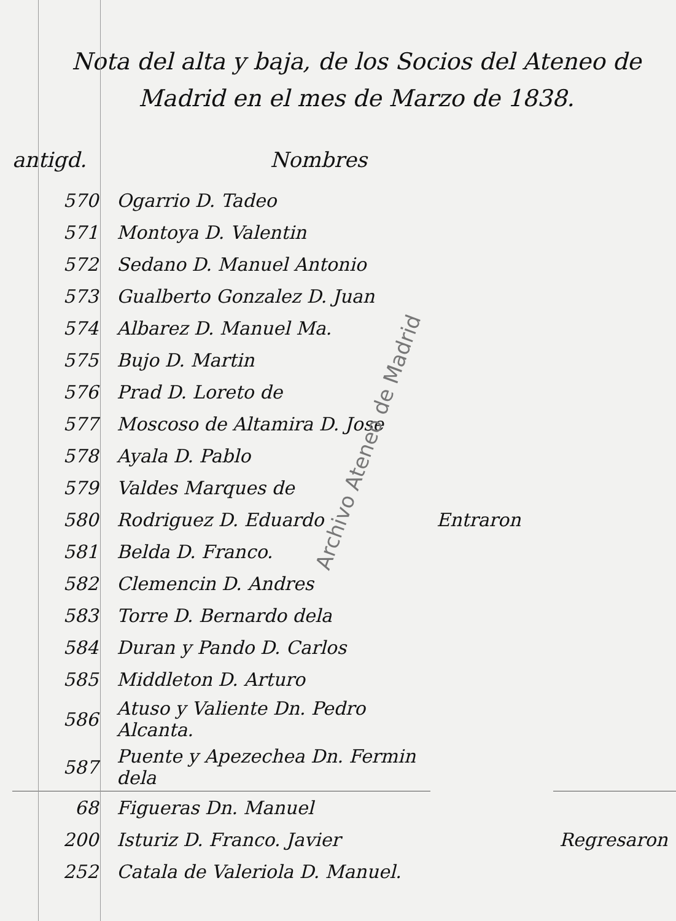Nota del alta y baja, de los Socios del Ateneo de Madrid en el mes de Marzo de 1838.
| antigd. | Nombres | | |
| --- | --- | --- | --- |
| 570 | Ogarrio D. Tadeo | | |
| 571 | Montoya D. Valentin | Entraron | |
| 572 | Sedano D. Manuel Antonio | | |
| 573 | Gualberto Gonzalez D. Juan | | |
| 574 | Albarez D. Manuel Ma. | | |
| 575 | Bujo D. Martin | | |
| 576 | Prad D. Loreto de | | |
| 577 | Moscoso de Altamira D. Jose | | |
| 578 | Ayala D. Pablo | | |
| 579 | Valdes Marques de | | |
| 580 | Rodriguez D. Eduardo | | |
| 581 | Belda D. Franco. | | |
| 582 | Clemencin D. Andres | | |
| 583 | Torre D. Bernardo dela | | |
| 584 | Duran y Pando D. Carlos | | |
| 585 | Middleton D. Arturo | | |
| 586 | Atuso y Valiente Dn. Pedro Alcanta. | | |
| 587 | Puente y Apezechea Dn. Fermin dela | | |
| 68 | Figueras Dn. Manuel | | Regresaron |
| 200 | Isturiz D. Franco. Javier | | |
| 252 | Catala de Valeriola D. Manuel. | | |
Archivo Ateneo de Madrid